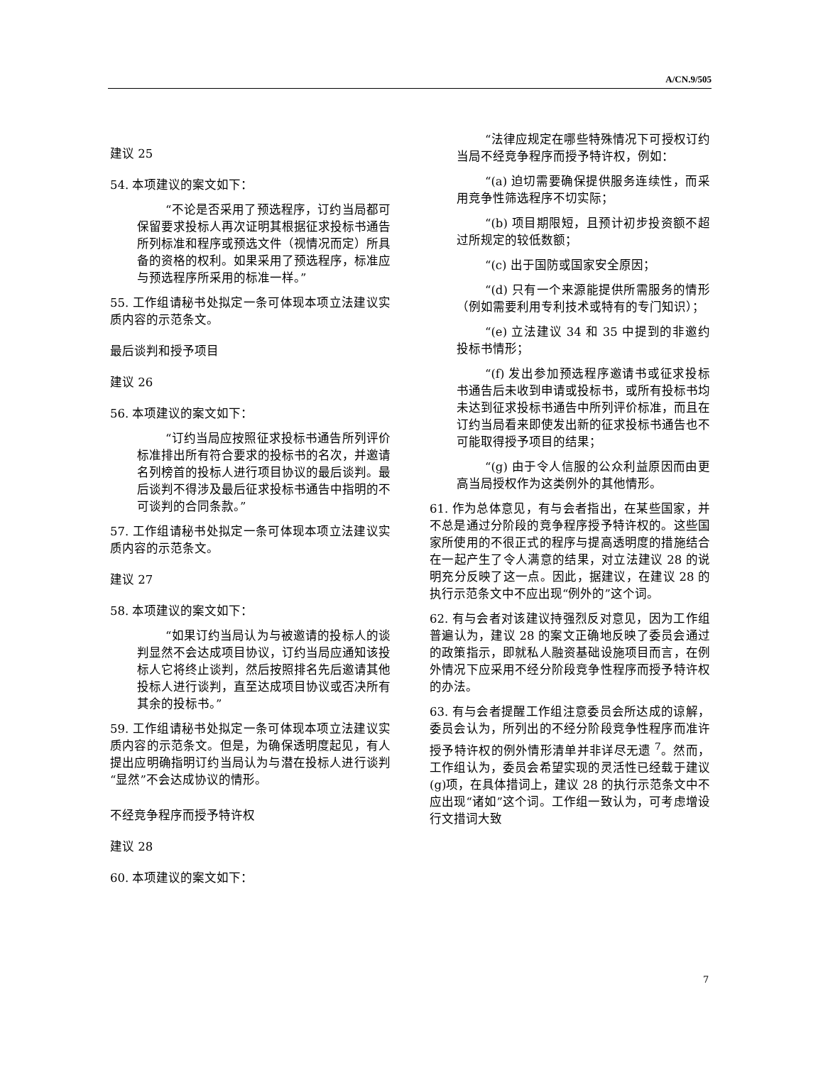A/CN.9/505
建议 25
54. 本项建议的案文如下：
“不论是否采用了预选程序，订约当局都可保留要求投标人再次证明其根据征求投标书通告所列标准和程序或预选文件（视情况而定）所具备的资格的权利。如果采用了预选程序，标准应与预选程序所采用的标准一样。”
55. 工作组请秘书处拟定一条可体现本项立法建议实质内容的示范条文。
最后谈判和授予项目
建议 26
56. 本项建议的案文如下：
“订约当局应按照征求投标书通告所列评价标准排出所有符合要求的投标书的名次，并邀请名列榜首的投标人进行项目协议的最后谈判。最后谈判不得涉及最后征求投标书通告中指明的不可谈判的合同条款。”
57. 工作组请秘书处拟定一条可体现本项立法建议实质内容的示范条文。
建议 27
58. 本项建议的案文如下：
“如果订约当局认为与被邀请的投标人的谈判显然不会达成项目协议，订约当局应通知该投标人它将终止谈判，然后按照排名先后邀请其他投标人进行谈判，直至达成项目协议或否决所有其余的投标书。”
59. 工作组请秘书处拟定一条可体现本项立法建议实质内容的示范条文。但是，为确保透明度起见，有人提出应明确指明订约当局认为与潜在投标人进行谈判“显然”不会达成协议的情形。
不经竞争程序而授予特许权
建议 28
60. 本项建议的案文如下：
“法律应规定在哪些特殊情况下可授权订约当局不经竞争程序而授予特许权，例如：
“(a) 迫切需要确保提供服务连续性，而采用竞争性筛选程序不切实际；
“(b) 项目期限短，且预计初步投资额不超过所规定的较低数额；
“(c) 出于国防或国家安全原因；
“(d) 只有一个来源能提供所需服务的情形（例如需要利用专利技术或特有的专门知识）；
“(e) 立法建议 34 和 35 中提到的非邀约投标书情形；
“(f) 发出参加预选程序邀请书或征求投标书通告后未收到申请或投标书，或所有投标书均未达到征求投标书通告中所列评价标准，而且在订约当局看来即使发出新的征求投标书通告也不可能取得授予项目的结果；
“(g) 由于令人信服的公众利益原因而由更高当局授权作为这类例外的其他情形。
61. 作为总体意见，有与会者指出，在某些国家，并不总是通过分阶段的竞争程序授予特许权的。这些国家所使用的不很正式的程序与提高透明度的措施结合在一起产生了令人满意的结果，对立法建议 28 的说明充分反映了这一点。因此，据建议，在建议 28 的执行示范条文中不应出现“例外的”这个词。
62. 有与会者对该建议持强烈反对意见，因为工作组普遍认为，建议 28 的案文正确地反映了委员会通过的政策指示，即就私人融资基础设施项目而言，在例外情况下应采用不经分阶段竞争性程序而授予特许权的办法。
63. 有与会者提醒工作组注意委员会所达成的谅解，委员会认为，所列出的不经分阶段竞争性程序而准许授予特许权的例外情形清单并非详尽无遗 <sup>7</sup>。然而，工作组认为，委员会希望实现的灵活性已经载于建议(g)项，在具体措词上，建议 28 的执行示范条文中不应出现“诸如”这个词。工作组一致认为，可考虑增设行文措词大致
7